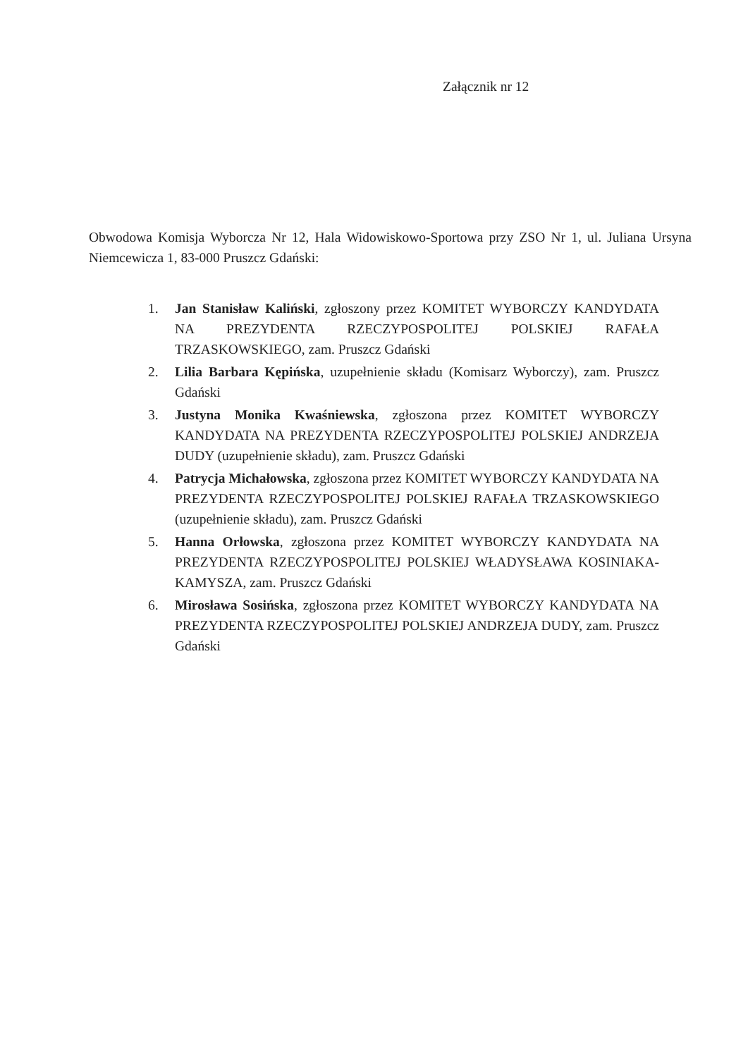Załącznik nr 12
Obwodowa Komisja Wyborcza Nr 12, Hala Widowiskowo-Sportowa przy ZSO Nr 1, ul. Juliana Ursyna Niemcewicza 1, 83-000 Pruszcz Gdański:
1. Jan Stanisław Kaliński, zgłoszony przez KOMITET WYBORCZY KANDYDATA NA PREZYDENTA RZECZYPOSPOLITEJ POLSKIEJ RAFAŁA TRZASKOWSKIEGO, zam. Pruszcz Gdański
2. Lilia Barbara Kępińska, uzupełnienie składu (Komisarz Wyborczy), zam. Pruszcz Gdański
3. Justyna Monika Kwaśniewska, zgłoszona przez KOMITET WYBORCZY KANDYDATA NA PREZYDENTA RZECZYPOSPOLITEJ POLSKIEJ ANDRZEJA DUDY (uzupełnienie składu), zam. Pruszcz Gdański
4. Patrycja Michałowska, zgłoszona przez KOMITET WYBORCZY KANDYDATA NA PREZYDENTA RZECZYPOSPOLITEJ POLSKIEJ RAFAŁA TRZASKOWSKIEGO (uzupełnienie składu), zam. Pruszcz Gdański
5. Hanna Orłowska, zgłoszona przez KOMITET WYBORCZY KANDYDATA NA PREZYDENTA RZECZYPOSPOLITEJ POLSKIEJ WŁADYSŁAWA KOSINIAKA-KAMYSZA, zam. Pruszcz Gdański
6. Mirosława Sosińska, zgłoszona przez KOMITET WYBORCZY KANDYDATA NA PREZYDENTA RZECZYPOSPOLITEJ POLSKIEJ ANDRZEJA DUDY, zam. Pruszcz Gdański